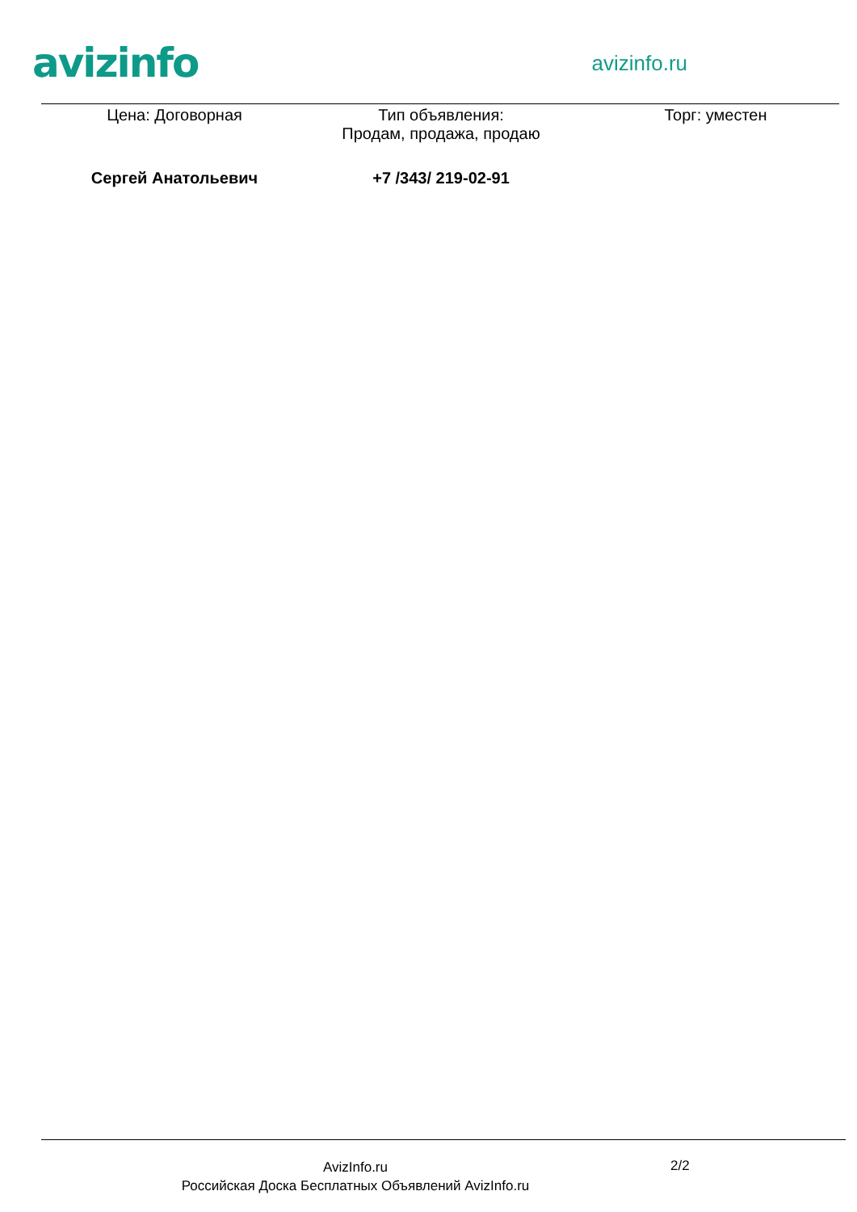avizinfo
avizinfo.ru
| Цена: Договорная | Тип объявления: Продам, продажа, продаю | Торг: уместен |
| Сергей Анатольевич | +7 /343/ 219-02-91 | |
AvizInfo.ru
Российская Доска Бесплатных Объявлений AvizInfo.ru
2/2